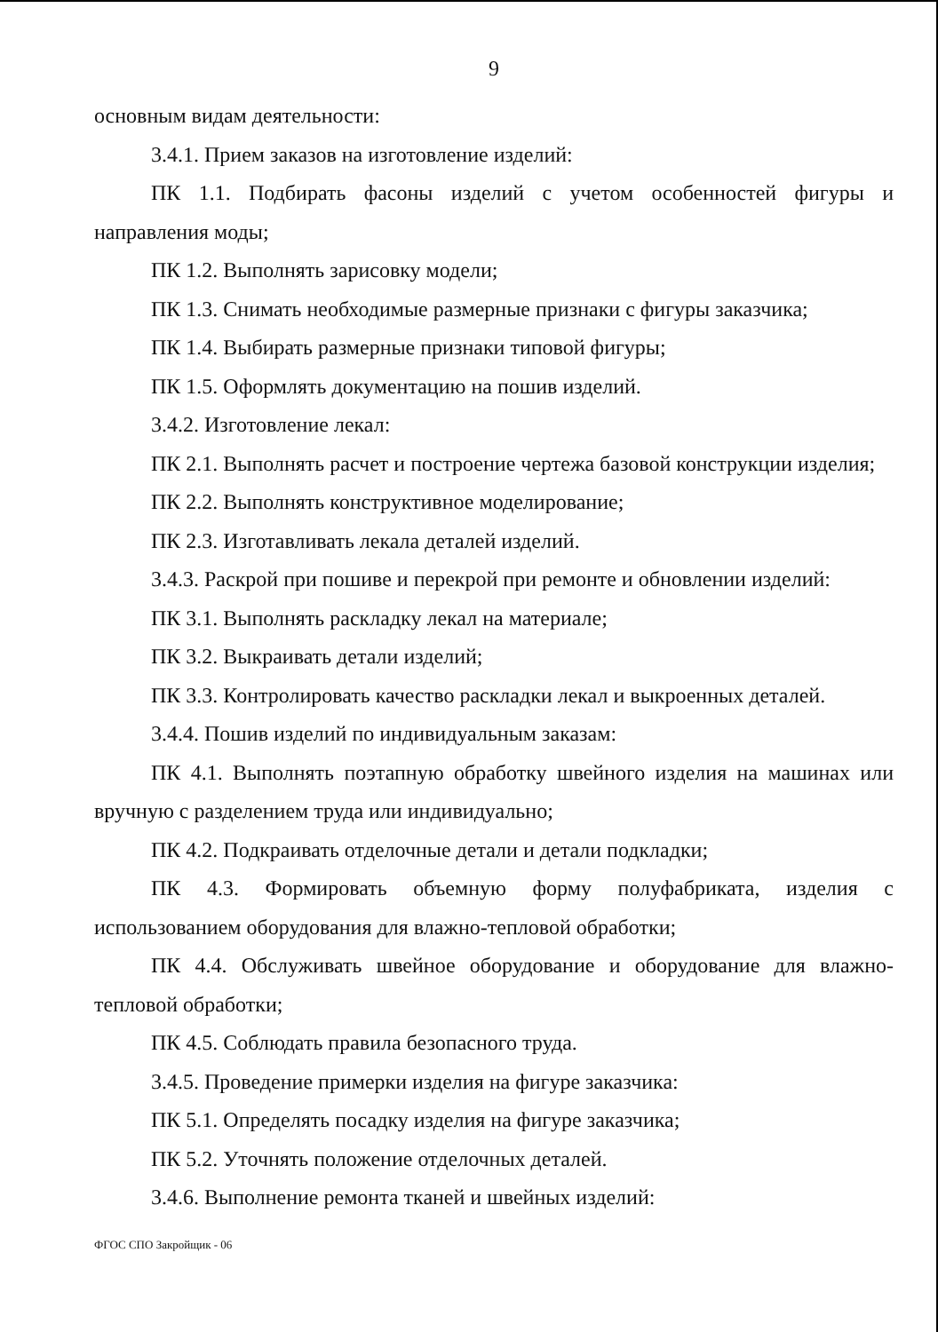9
основным видам деятельности:
3.4.1. Прием заказов на изготовление изделий:
ПК 1.1. Подбирать фасоны изделий с учетом особенностей фигуры и направления моды;
ПК 1.2. Выполнять зарисовку модели;
ПК 1.3. Снимать необходимые размерные признаки с фигуры заказчика;
ПК 1.4. Выбирать размерные признаки типовой фигуры;
ПК 1.5. Оформлять документацию на пошив изделий.
3.4.2. Изготовление лекал:
ПК 2.1. Выполнять расчет и построение чертежа базовой конструкции изделия;
ПК 2.2. Выполнять конструктивное моделирование;
ПК 2.3. Изготавливать лекала деталей изделий.
3.4.3. Раскрой при пошиве и перекрой при ремонте и обновлении изделий:
ПК 3.1. Выполнять раскладку лекал на материале;
ПК 3.2. Выкраивать детали изделий;
ПК 3.3. Контролировать качество раскладки лекал и выкроенных деталей.
3.4.4. Пошив изделий по индивидуальным заказам:
ПК 4.1. Выполнять поэтапную обработку швейного изделия на машинах или вручную с разделением труда или индивидуально;
ПК 4.2. Подкраивать отделочные детали и детали подкладки;
ПК 4.3. Формировать объемную форму полуфабриката, изделия с использованием оборудования для влажно-тепловой обработки;
ПК 4.4. Обслуживать швейное оборудование и оборудование для влажно-тепловой обработки;
ПК 4.5. Соблюдать правила безопасного труда.
3.4.5. Проведение примерки изделия на фигуре заказчика:
ПК 5.1. Определять посадку изделия на фигуре заказчика;
ПК 5.2. Уточнять положение отделочных деталей.
3.4.6. Выполнение ремонта тканей и швейных изделий:
ФГОС СПО Закройщик - 06